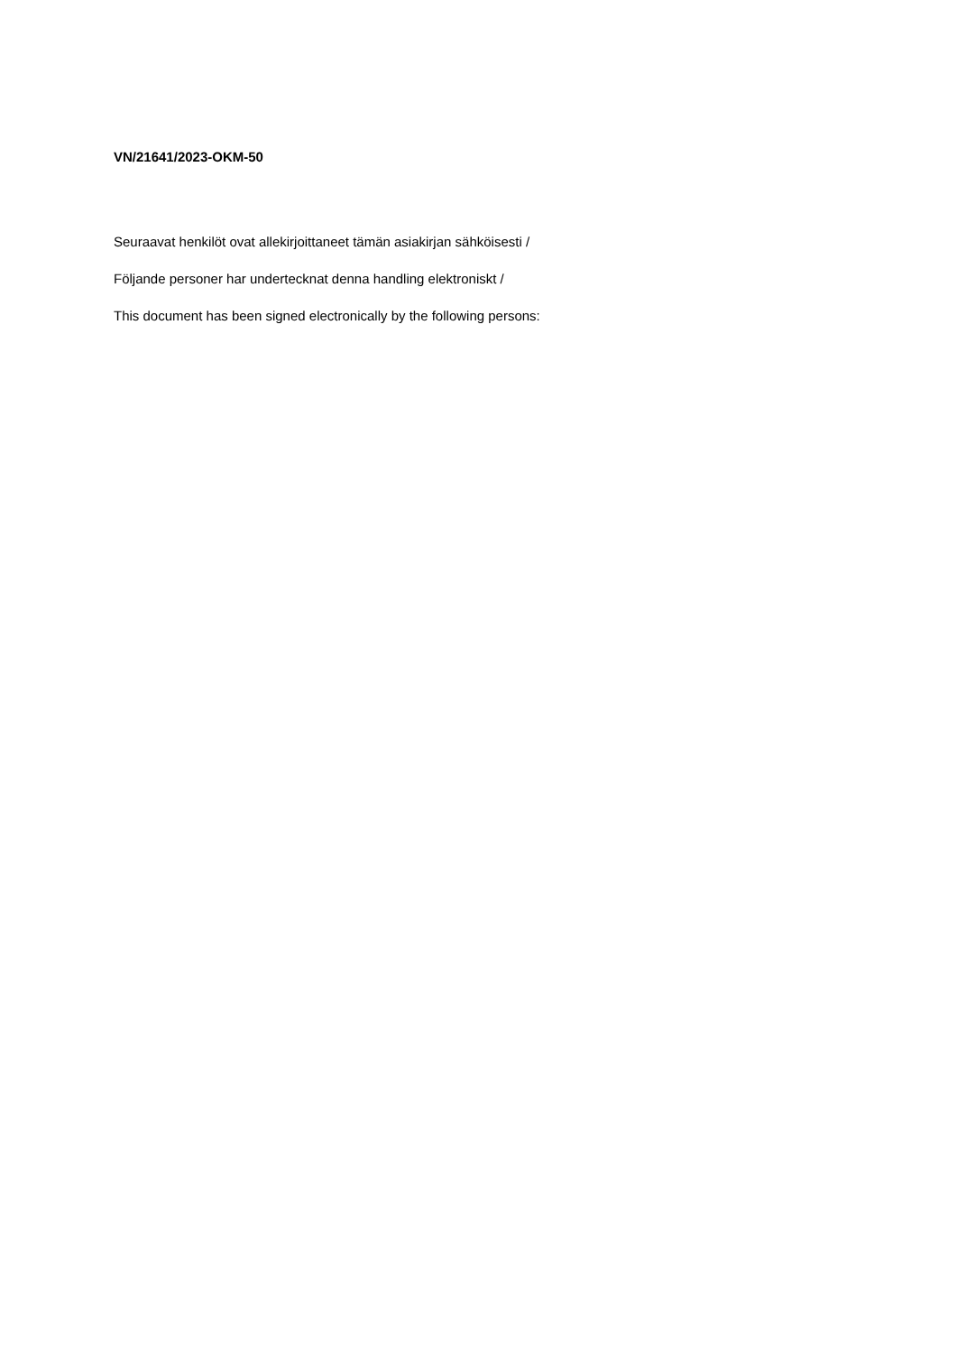VN/21641/2023-OKM-50
Seuraavat henkilöt ovat allekirjoittaneet tämän asiakirjan sähköisesti /
Följande personer har undertecknat denna handling elektroniskt /
This document has been signed electronically by the following persons: